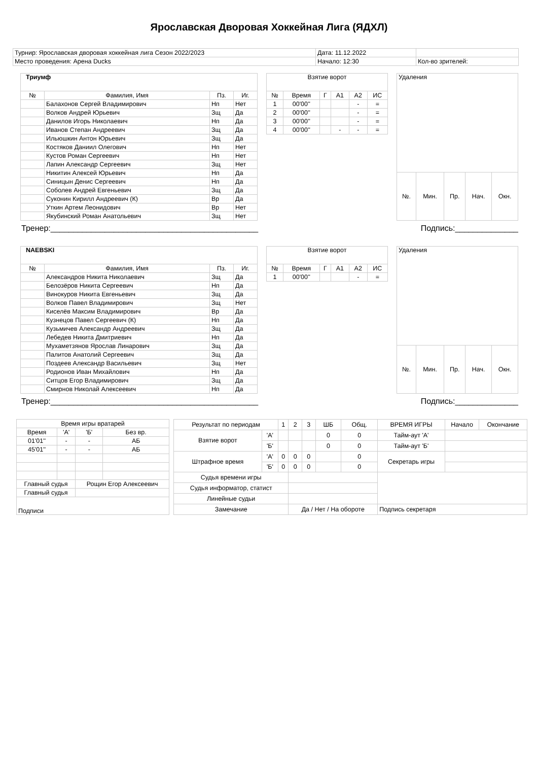Ярославская Дворовая Хоккейная Лига (ЯДХЛ)
| Турнир: Ярославская дворовая хоккейная лига Сезон 2022/2023 | Дата: 11.12.2022 | |
| Место проведения: Арена Ducks | Начало: 12:30 | Кол-во зрителей: |
| Триумф | | | |
| № | Фамилия, Имя | Пз. | Иг. |
| | Балахонов Сергей Владимирович | Нп | Нет |
| | Волков Андрей Юрьевич | Зщ | Да |
| | Данилов Игорь Николаевич | Нп | Да |
| | Иванов Степан Андреевич | Зщ | Да |
| | Ильюшкин Антон Юрьевич | Зщ | Да |
| | Костяков Даниил Олегович | Нп | Нет |
| | Кустов Роман Сергеевич | Нп | Нет |
| | Лапин Александр Сергеевич | Зщ | Нет |
| | Никитин Алексей Юрьевич | Нп | Да |
| | Синицын Денис Сергеевич | Нп | Да |
| | Соболев Андрей Евгеньевич | Зщ | Да |
| | Суконин Кирилл Андреевич (К) | Вр | Да |
| | Уткин Артем Леонидович | Вр | Нет |
| | Якубинский Роман Анатольевич | Зщ | Нет |
| Взятие ворот | | | | | |
| № | Время | Г | А1 | А2 | ИС |
| 1 | 00'00'' | | | - | = |
| 2 | 00'00'' | | | - | = |
| 3 | 00'00'' | | | - | = |
| 4 | 00'00'' | | - | - | = |
| Удаления | | | | |
| №. | Мин. | Пр. | Нач. | Окн. |
Тренер:______________________________________________ Подпись:______________
| NAEBSKI | | | |
| № | Фамилия, Имя | Пз. | Иг. |
| | Александров Никита Николаевич | Зщ | Да |
| | Белозёров Никита Сергеевич | Нп | Да |
| | Винокуров Никита Евгеньевич | Зщ | Да |
| | Волков Павел Владимирович | Зщ | Нет |
| | Киселёв Максим Владимирович | Вр | Да |
| | Кузнецов Павел Сергеевич (К) | Нп | Да |
| | Кузьмичев Александр Андреевич | Зщ | Да |
| | Лебедев Никита Дмитриевич | Нп | Да |
| | Мухаметзянов Ярослав Линарович | Зщ | Да |
| | Палитов Анатолий Сергеевич | Зщ | Да |
| | Поздеев Александр Васильевич | Зщ | Нет |
| | Родионов Иван Михайлович | Нп | Да |
| | Ситцов Егор Владимирович | Зщ | Да |
| | Смирнов Николай Алексеевич | Нп | Да |
| Взятие ворот | | | | | |
| № | Время | Г | А1 | А2 | ИС |
| 1 | 00'00'' | | | - | = |
| Удаления | | | | |
| №. | Мин. | Пр. | Нач. | Окн. |
Тренер:______________________________________________ Подпись:______________
| Время игры вратарей | | | |
| Время | 'А' | 'Б' | Без вр. |
| 01'01'' | - | - | АБ |
| 45'01'' | - | - | АБ |
| Главный судья | | Рощин Егор Алексеевич | |
| Главный судья | | | |
| Подписи | | | |
| Результат по периодам | | 1 | 2 | 3 | ШБ | Общ. | ВРЕМЯ ИГРЫ | Начало | Окончание |
| Взятие ворот | 'А' | | | | 0 | 0 | Тайм-аут 'А' | | |
| | 'Б' | | | | 0 | 0 | Тайм-аут 'Б' | | |
| Штрафное время | 'А' | 0 | 0 | 0 | | 0 | Секретарь игры | | |
| | 'Б' | 0 | 0 | 0 | | 0 | | | |
| Судья времени игры | | | | | | | | | |
| Судья информатор, статист | | | | | | | | | |
| Линейные судьи | | | | | | | | | |
| Замечание | | | Да / Нет / На обороте | | | | Подпись секретаря | | |